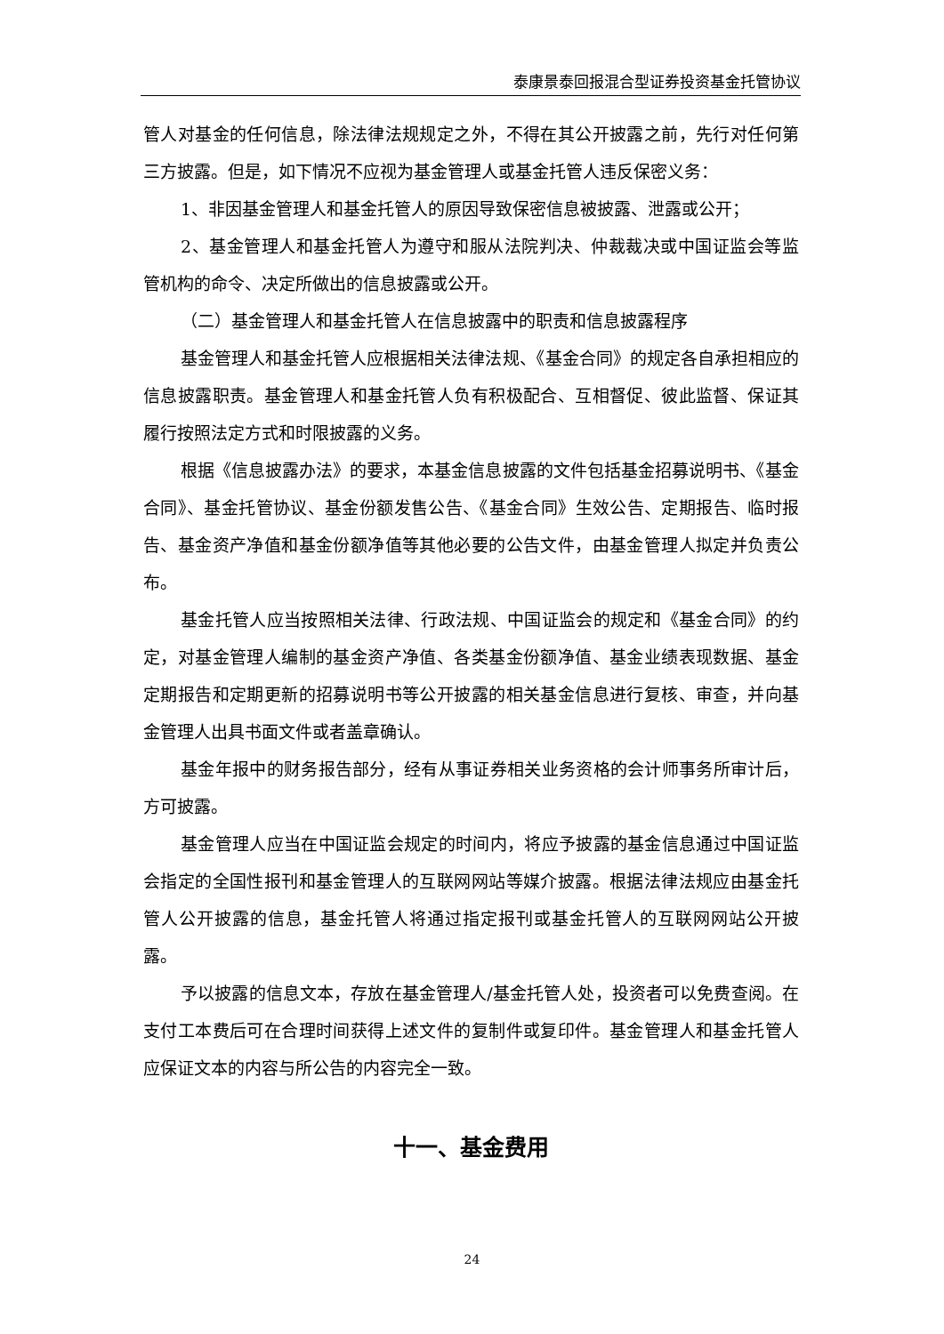泰康景泰回报混合型证券投资基金托管协议
管人对基金的任何信息，除法律法规规定之外，不得在其公开披露之前，先行对任何第三方披露。但是，如下情况不应视为基金管理人或基金托管人违反保密义务：
1、非因基金管理人和基金托管人的原因导致保密信息被披露、泄露或公开；
2、基金管理人和基金托管人为遵守和服从法院判决、仲裁裁决或中国证监会等监管机构的命令、决定所做出的信息披露或公开。
（二）基金管理人和基金托管人在信息披露中的职责和信息披露程序
基金管理人和基金托管人应根据相关法律法规、《基金合同》的规定各自承担相应的信息披露职责。基金管理人和基金托管人负有积极配合、互相督促、彼此监督、保证其履行按照法定方式和时限披露的义务。
根据《信息披露办法》的要求，本基金信息披露的文件包括基金招募说明书、《基金合同》、基金托管协议、基金份额发售公告、《基金合同》生效公告、定期报告、临时报告、基金资产净值和基金份额净值等其他必要的公告文件，由基金管理人拟定并负责公布。
基金托管人应当按照相关法律、行政法规、中国证监会的规定和《基金合同》的约定，对基金管理人编制的基金资产净值、各类基金份额净值、基金业绩表现数据、基金定期报告和定期更新的招募说明书等公开披露的相关基金信息进行复核、审查，并向基金管理人出具书面文件或者盖章确认。
基金年报中的财务报告部分，经有从事证券相关业务资格的会计师事务所审计后，方可披露。
基金管理人应当在中国证监会规定的时间内，将应予披露的基金信息通过中国证监会指定的全国性报刊和基金管理人的互联网网站等媒介披露。根据法律法规应由基金托管人公开披露的信息，基金托管人将通过指定报刊或基金托管人的互联网网站公开披露。
予以披露的信息文本，存放在基金管理人/基金托管人处，投资者可以免费查阅。在支付工本费后可在合理时间获得上述文件的复制件或复印件。基金管理人和基金托管人应保证文本的内容与所公告的内容完全一致。
十一、基金费用
24